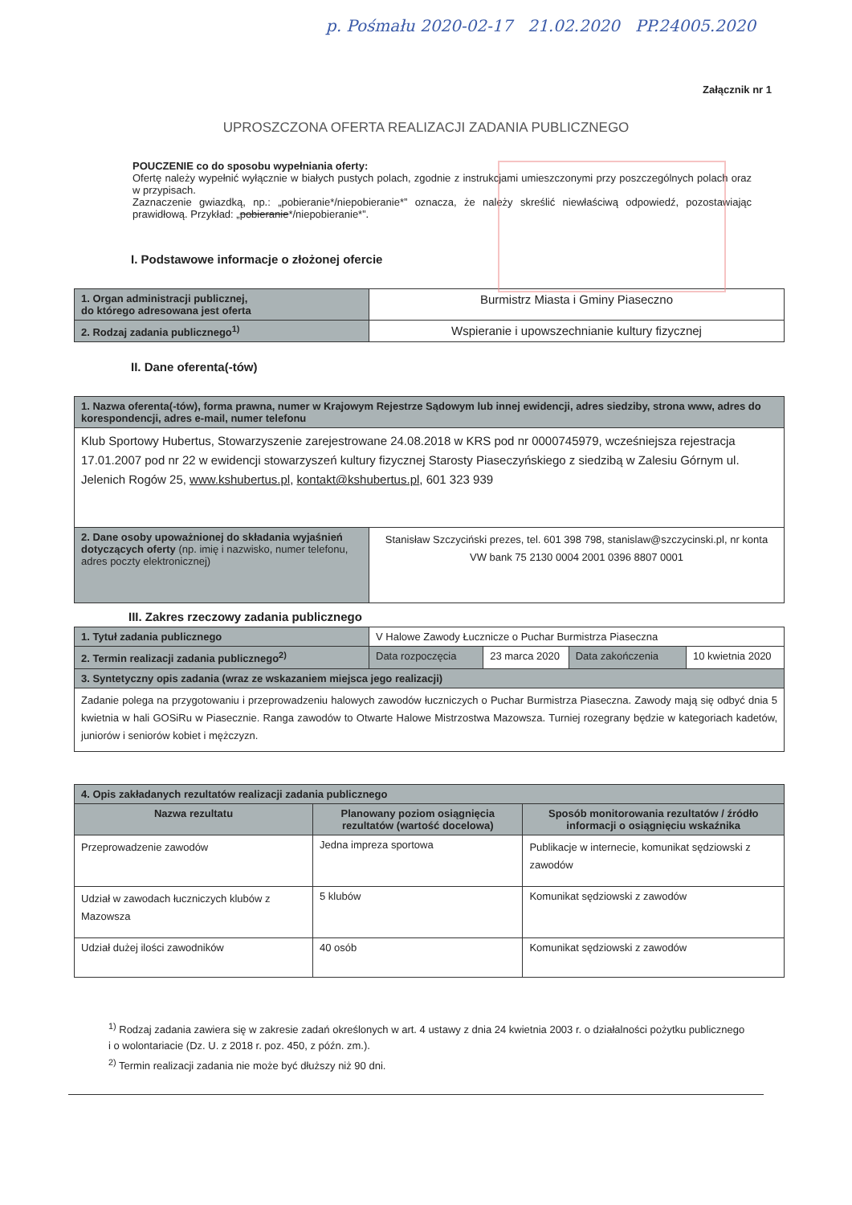p. Pośmału 2020-02-17 21.02.2020 PP.24005.2020
Załącznik nr 1
UPROSZCZONA OFERTA REALIZACJI ZADANIA PUBLICZNEGO
POUCZENIE co do sposobu wypełniania oferty:
Ofertę należy wypełnić wyłącznie w białych pustych polach, zgodnie z instrukcjami umieszczonymi przy poszczególnych polach oraz w przypisach.
Zaznaczenie gwiazdką, np.: „pobieranie*/niepobieranie*” oznacza, że należy skreślić niewłaściwą odpowiedź, pozostawiając prawidłową. Przykład: „pobieranie*/niepobieranie*”.
I. Podstawowe informacje o złożonej ofercie
| 1. Organ administracji publicznej, do którego adresowana jest oferta | Burmistrz Miasta i Gminy Piaseczno |
| 2. Rodzaj zadania publicznego<sup>1)</sup> | Wspieranie i upowszechnianie kultury fizycznej |
II. Dane oferenta(-tów)
| 1. Nazwa oferenta(-tów), forma prawna, numer w Krajowym Rejestrze Sądowym lub innej ewidencji, adres siedziby, strona www, adres do korespondencji, adres e-mail, numer telefonu | |
| Klub Sportowy Hubertus, Stowarzyszenie zarejestrowane 24.08.2018 w KRS pod nr 0000745979, wcześniejsza rejestracja 17.01.2007 pod nr 22 w ewidencji stowarzyszeń kultury fizycznej Starosty Piaseczyńskiego z siedzibą w Zalesiu Górnym ul. Jelenich Rogów 25, www.kshubertus.pl , kontakt@kshubertus.pl , 601 323 939 | |
| 2. Dane osoby upoważnionej do składania wyjaśnień dotyczących oferty (np. imię i nazwisko, numer telefonu, adres poczty elektronicznej) | Stanisław Szczyciński prezes, tel. 601 398 798, stanislaw@szczycinski.pl, nr konta VW bank 75 2130 0004 2001 0396 8807 0001 |
III. Zakres rzeczowy zadania publicznego
| 1. Tytuł zadania publicznego | V Halowe Zawody Łucznicze o Puchar Burmistrza Piaseczna | | | |
| 2. Termin realizacji zadania publicznego<sup>2)</sup> | Data rozpoczęcia | 23 marca 2020 | Data zakończenia | 10 kwietnia 2020 |
| 3. Syntetyczny opis zadania (wraz ze wskazaniem miejsca jego realizacji) | | | | |
| Zadanie polega na przygotowaniu i przeprowadzeniu halowych zawodów łuczniczych o Puchar Burmistrza Piaseczna. Zawody mają się odbyć dnia 5 kwietnia w hali GOSiRu w Piasecznie. Ranga zawodów to Otwarte Halowe Mistrzostwa Mazowsza. Turniej rozegrany będzie w kategoriach kadetów, juniorów i seniorów kobiet i mężczyzn. | | | | |
| 4. Opis zakładanych rezultatów realizacji zadania publicznego | | |
| Nazwa rezultatu | Planowany poziom osiągnięcia rezultatów (wartość docelowa) | Sposób monitorowania rezultatów / źródło informacji o osiągnięciu wskaźnika |
| Przeprowadzenie zawodów | Jedna impreza sportowa | Publikacje w internecie, komunikat sędziowski z zawodów |
| Udział w zawodach łuczniczych klubów z Mazowsza | 5 klubów | Komunikat sędziowski z zawodów |
| Udział dużej ilości zawodników | 40 osób | Komunikat sędziowski z zawodów |
<sup>1)</sup> Rodzaj zadania zawiera się w zakresie zadań określonych w art. 4 ustawy z dnia 24 kwietnia 2003 r. o działalności pożytku publicznego i o wolontariacie (Dz. U. z 2018 r. poz. 450, z późn. zm.).
<sup>2)</sup> Termin realizacji zadania nie może być dłuższy niż 90 dni.